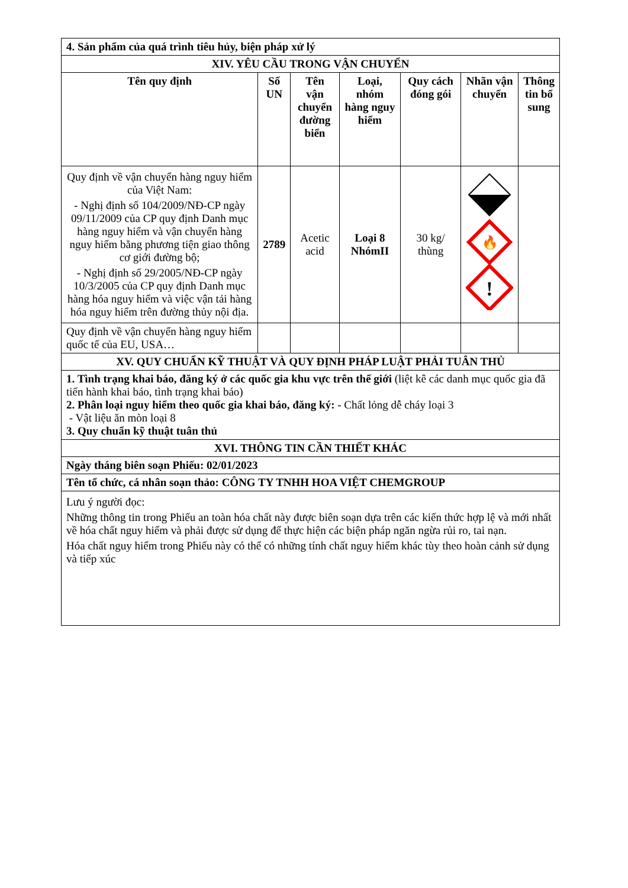| 4. Sản phẩm của quá trình tiêu hủy, biện pháp xử lý | | | | | | |
| XIV. YÊU CẦU TRONG VẬN CHUYỂN | | | | | | |
| Tên quy định | Số UN | Tên vận chuyển đường biển | Loại, nhóm hàng nguy hiểm | Quy cách đóng gói | Nhãn vận chuyển | Thông tin bổ sung |
| Quy định về vận chuyển hàng nguy hiểm của Việt Nam: - Nghị định số 104/2009/NĐ-CP ngày 09/11/2009 của CP quy định Danh mục hàng nguy hiểm và vận chuyển hàng nguy hiểm bằng phương tiện giao thông cơ giới đường bộ; - Nghị định số 29/2005/NĐ-CP ngày 10/3/2005 của CP quy định Danh mục hàng hóa nguy hiểm và việc vận tải hàng hóa nguy hiểm trên đường thủy nội địa. | 2789 | Acetic acid | Loại 8 NhómII | 30 kg/ thùng | 🔥 ! | |
| Quy định về vận chuyển hàng nguy hiểm quốc tế của EU, USA… | | | | | | |
| XV. QUY CHUẨN KỸ THUẬT VÀ QUY ĐỊNH PHÁP LUẬT PHẢI TUÂN THỦ | | | | | | |
| 1. Tình trạng khai báo, đăng ký ở các quốc gia khu vực trên thế giới (liệt kê các danh mục quốc gia đã tiến hành khai báo, tình trạng khai báo) 2. Phân loại nguy hiểm theo quốc gia khai báo, đăng ký: - Chất lỏng dễ cháy loại 3 - Vật liệu ăn mòn loại 8 3. Quy chuẩn kỹ thuật tuân thủ | | | | | | |
| XVI. THÔNG TIN CẦN THIẾT KHÁC | | | | | | |
| Ngày tháng biên soạn Phiếu: 02/01/2023 | | | | | | |
| Tên tổ chức, cá nhân soạn thảo: CÔNG TY TNHH HOA VIỆT CHEMGROUP | | | | | | |
| Lưu ý người đọc: Những thông tin trong Phiếu an toàn hóa chất này được biên soạn dựa trên các kiến thức hợp lệ và mới nhất về hóa chất nguy hiểm và phải được sử dụng để thực hiện các biện pháp ngăn ngừa rủi ro, tai nạn. Hóa chất nguy hiểm trong Phiếu này có thể có những tính chất nguy hiểm khác tùy theo hoàn cảnh sử dụng và tiếp xúc | | | | | | |